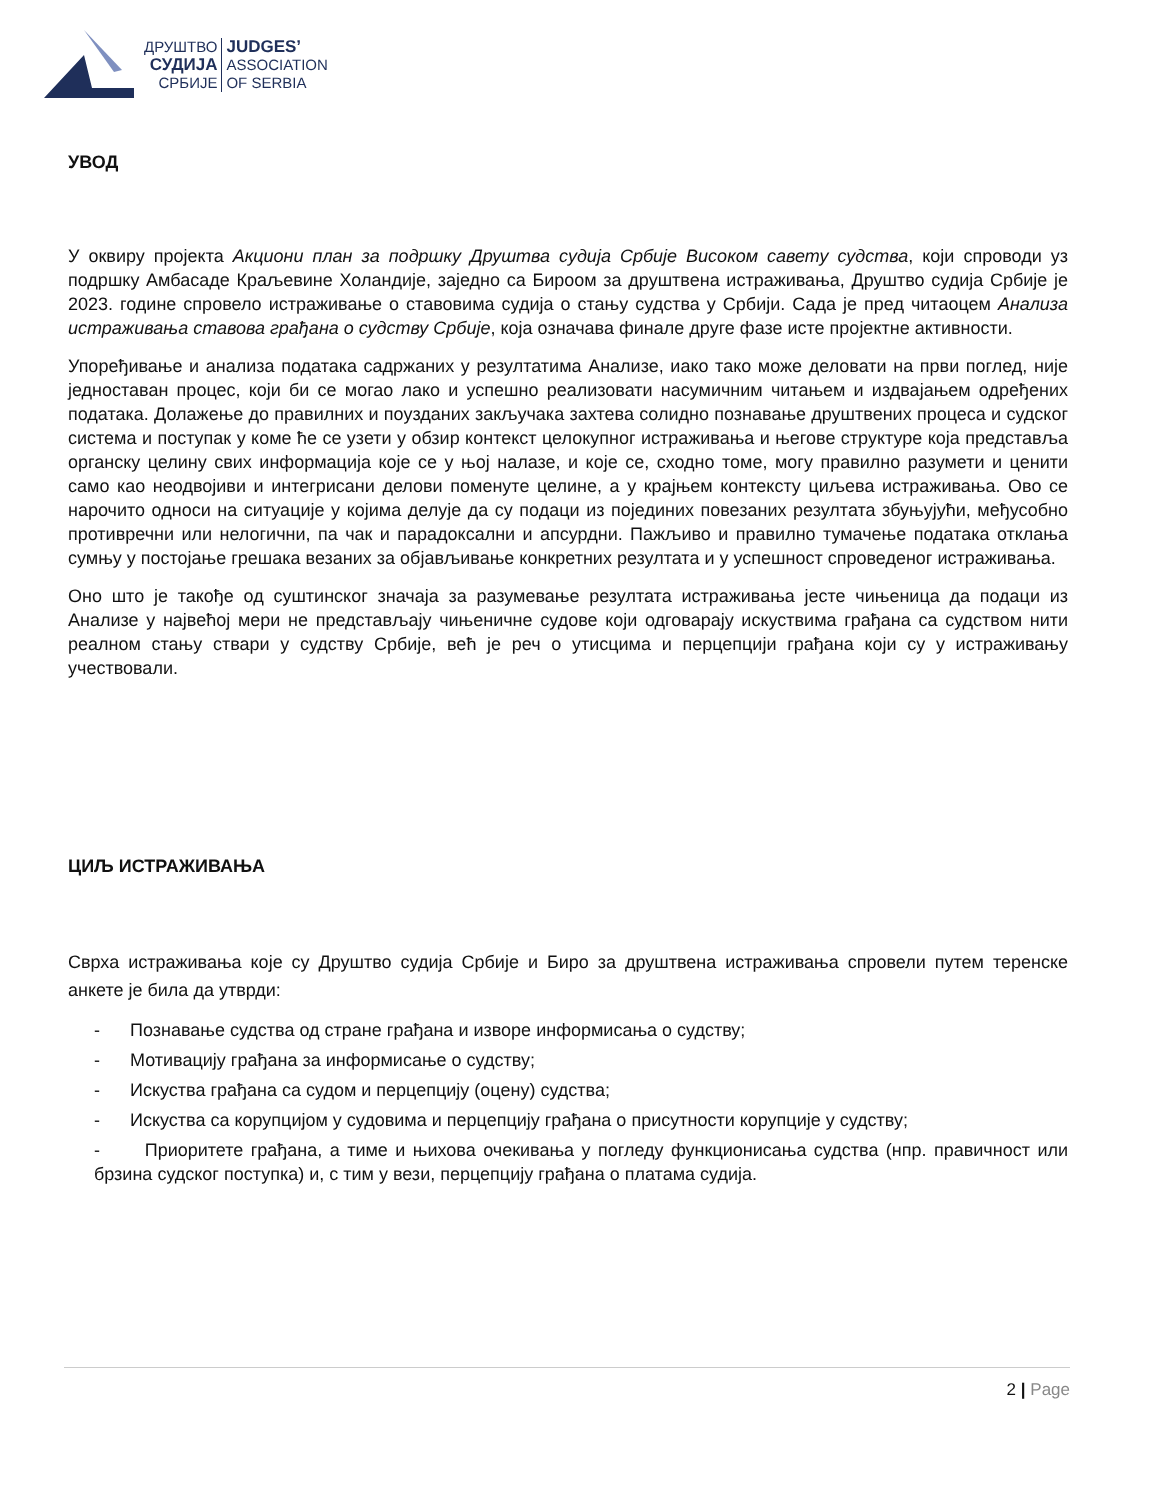ДРУШТВО
СУДИЈА
СРБИЈЕ
JUDGES’
ASSOCIATION
OF SERBIA
УВОД
У оквиру пројекта Акциони план за подршку Друштва судија Србије Високом савету судства, који спроводи уз подршку Амбасаде Краљевине Холандије, заједно са Бироом за друштвена истраживања, Друштво судија Србије је 2023. године спровело истраживање о ставовима судија о стању судства у Србији. Сада је пред читаоцем Анализа истраживања ставова грађана о судству Србије, која означава финале друге фазе исте пројектне активности.
Упоређивање и анализа података садржаних у резултатима Анализе, иако тако може деловати на први поглед, није једноставан процес, који би се могао лако и успешно реализовати насумичним читањем и издвајањем одређених података. Долажење до правилних и поузданих закључака захтева солидно познавање друштвених процеса и судског система и поступак у коме ће се узети у обзир контекст целокупног истраживања и његове структуре која представља органску целину свих информација које се у њој налазе, и које се, сходно томе, могу правилно разумети и ценити само као неодвојиви и интегрисани делови поменуте целине, а у крајњем контексту циљева истраживања. Ово се нарочито односи на ситуације у којима делује да су подаци из појединих повезаних резултата збуњујући, међусобно противречни или нелогични, па чак и парадоксални и апсурдни. Пажљиво и правилно тумачење података отклања сумњу у постојање грешака везаних за објављивање конкретних резултата и у успешност спроведеног истраживања.
Оно што је такође од суштинског значаја за разумевање резултата истраживања јесте чињеница да подаци из Анализе у највећој мери не представљају чињеничне судове који одговарају искуствима грађана са судством нити реалном стању ствари у судству Србије, већ је реч о утисцима и перцепцији грађана који су у истраживању учествовали.
ЦИЉ ИСТРАЖИВАЊА
Сврха истраживања које су Друштво судија Србије и Биро за друштвена истраживања спровели путем теренске анкете је била да утврди:
- Познавање судства од стране грађана и изворе информисања о судству;
- Мотивацију грађана за информисање о судству;
- Искуства грађана са судом и перцепцију (оцену) судства;
- Искуства са корупцијом у судовима и перцепцију грађана о присутности корупције у судству;
- Приоритете грађана, а тиме и њихова очекивања у погледу функционисања судства (нпр. правичност или брзина судског поступка) и, с тим у вези, перцепцију грађана о платама судија.
2 | Page